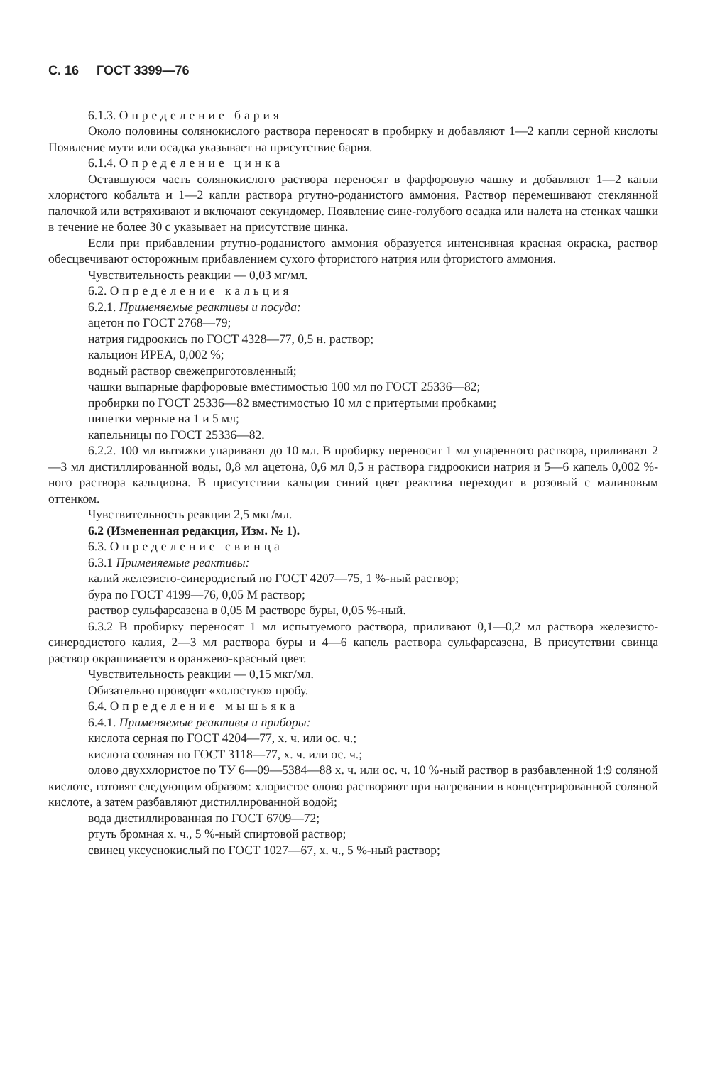С. 16 ГОСТ 3399—76
6.1.3. Определение бария
Около половины солянокислого раствора переносят в пробирку и добавляют 1—2 капли серной кислоты Появление мути или осадка указывает на присутствие бария.
6.1.4. Определение цинка
Оставшуюся часть солянокислого раствора переносят в фарфоровую чашку и добавляют 1—2 капли хлористого кобальта и 1—2 капли раствора ртутно-роданистого аммония. Раствор перемешивают стеклянной палочкой или встряхивают и включают секундомер. Появление сине-голубого осадка или налета на стенках чашки в течение не более 30 с указывает на присутствие цинка.
Если при прибавлении ртутно-роданистого аммония образуется интенсивная красная окраска, раствор обесцвечивают осторожным прибавлением сухого фтористого натрия или фтористого аммония.
Чувствительность реакции — 0,03 мг/мл.
6.2. Определение кальция
6.2.1. Применяемые реактивы и посуда:
ацетон по ГОСТ 2768—79;
натрия гидроокись по ГОСТ 4328—77, 0,5 н. раствор;
кальцион ИРЕА, 0,002 %;
водный раствор свежеприготовленный;
чашки выпарные фарфоровые вместимостью 100 мл по ГОСТ 25336—82;
пробирки по ГОСТ 25336—82 вместимостью 10 мл с притертыми пробками;
пипетки мерные на 1 и 5 мл;
капельницы по ГОСТ 25336—82.
6.2.2. 100 мл вытяжки упаривают до 10 мл. В пробирку переносят 1 мл упаренного раствора, приливают 2—3 мл дистиллированной воды, 0,8 мл ацетона, 0,6 мл 0,5 н раствора гидроокиси натрия и 5—6 капель 0,002 %-ного раствора кальциона. В присутствии кальция синий цвет реактива переходит в розовый с малиновым оттенком.
Чувствительность реакции 2,5 мкг/мл.
6.2 (Измененная редакция, Изм. № 1).
6.3. Определение свинца
6.3.1 Применяемые реактивы:
калий железисто-синеродистый по ГОСТ 4207—75, 1 %-ный раствор;
бура по ГОСТ 4199—76, 0,05 М раствор;
раствор сульфарсазена в 0,05 М растворе буры, 0,05 %-ный.
6.3.2 В пробирку переносят 1 мл испытуемого раствора, приливают 0,1—0,2 мл раствора железисто-синеродистого калия, 2—3 мл раствора буры и 4—6 капель раствора сульфарсазена, В присутствии свинца раствор окрашивается в оранжево-красный цвет.
Чувствительность реакции — 0,15 мкг/мл.
Обязательно проводят «холостую» пробу.
6.4. Определение мышьяка
6.4.1. Применяемые реактивы и приборы:
кислота серная по ГОСТ 4204—77, х. ч. или ос. ч.;
кислота соляная по ГОСТ 3118—77, х. ч. или ос. ч.;
олово двуххлористое по ТУ 6—09—5384—88 х. ч. или ос. ч. 10 %-ный раствор в разбавленной 1:9 соляной кислоте, готовят следующим образом: хлористое олово растворяют при нагревании в концентрированной соляной кислоте, а затем разбавляют дистиллированной водой;
вода дистиллированная по ГОСТ 6709—72;
ртуть бромная х. ч., 5 %-ный спиртовой раствор;
свинец уксуснокислый по ГОСТ 1027—67, х. ч., 5 %-ный раствор;